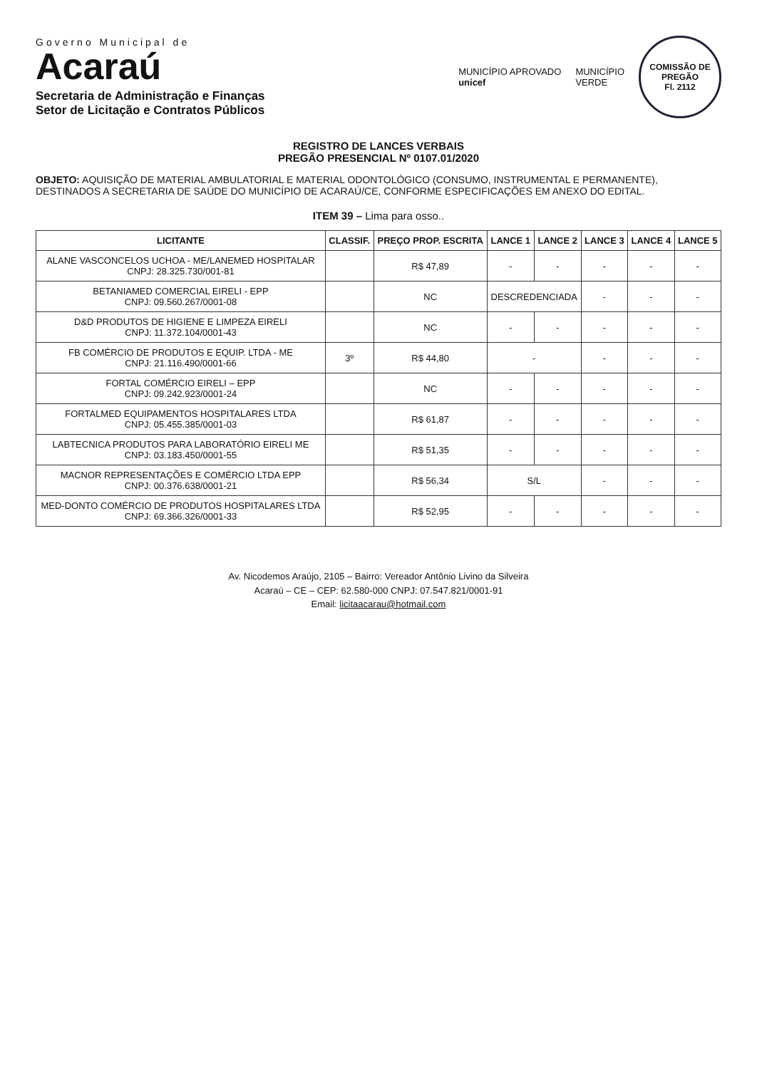Governo Municipal de
Acaraú
Secretaria de Administração e Finanças
Setor de Licitação e Contratos Públicos
MUNICÍPIO APROVADO
unicef
MUNICÍPIO
VERDE
COMISSÃO DE PREGÃO
Fl. 2112
REGISTRO DE LANCES VERBAIS
PREGÃO PRESENCIAL Nº 0107.01/2020
OBJETO: AQUISIÇÃO DE MATERIAL AMBULATORIAL E MATERIAL ODONTOLÓGICO (CONSUMO, INSTRUMENTAL E PERMANENTE), DESTINADOS A SECRETARIA DE SAÚDE DO MUNICÍPIO DE ACARAÚ/CE, CONFORME ESPECIFICAÇÕES EM ANEXO DO EDITAL.
ITEM 39 – Lima para osso..
| LICITANTE | CLASSIF. | PREÇO PROP. ESCRITA | LANCE 1 | LANCE 2 | LANCE 3 | LANCE 4 | LANCE 5 |
| --- | --- | --- | --- | --- | --- | --- | --- |
| ALANE VASCONCELOS UCHOA - ME/LANEMED HOSPITALAR CNPJ: 28.325.730/001-81 | | R$ 47,89 | - | - | - | - | - |
| BETANIAMED COMERCIAL EIRELI - EPP CNPJ: 09.560.267/0001-08 | | NC | DESCREDENCIADA | | - | - | - |
| D&D PRODUTOS DE HIGIENE E LIMPEZA EIRELI CNPJ: 11.372.104/0001-43 | | NC | - | - | - | - | - |
| FB COMÉRCIO DE PRODUTOS E EQUIP. LTDA - ME CNPJ: 21.116.490/0001-66 | 3º | R$ 44,80 | - | | - | - | - |
| FORTAL COMÉRCIO EIRELI – EPP CNPJ: 09.242.923/0001-24 | | NC | - | - | - | - | - |
| FORTALMED EQUIPAMENTOS HOSPITALARES LTDA CNPJ: 05.455.385/0001-03 | | R$ 61,87 | - | - | - | - | - |
| LABTECNICA PRODUTOS PARA LABORATÓRIO EIRELI ME CNPJ: 03.183.450/0001-55 | | R$ 51,35 | - | - | - | - | - |
| MACNOR REPRESENTAÇÕES E COMÉRCIO LTDA EPP CNPJ: 00.376.638/0001-21 | | R$ 56,34 | S/L | | - | - | - |
| MED-DONTO COMÉRCIO DE PRODUTOS HOSPITALARES LTDA CNPJ: 69.366.326/0001-33 | | R$ 52,95 | - | - | - | - | - |
Av. Nicodemos Araújo, 2105 – Bairro: Vereador Antônio Livino da Silveira
Acaraú – CE – CEP: 62.580-000 CNPJ: 07.547.821/0001-91
Email: licitaacarau@hotmail.com